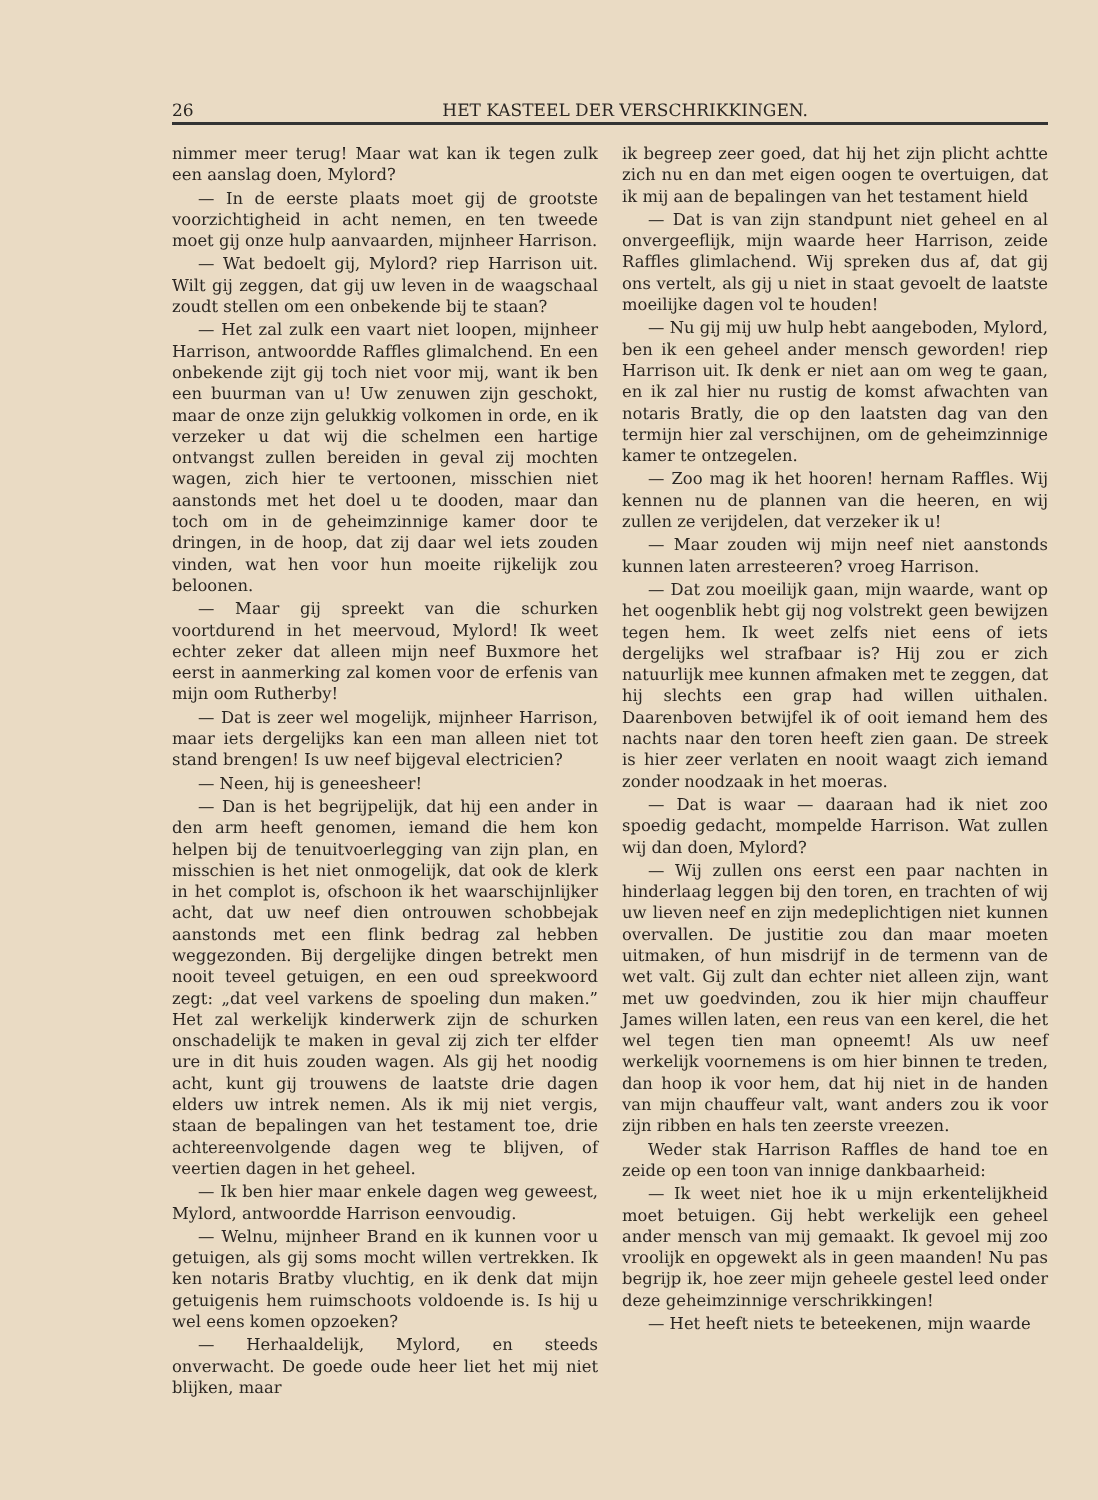26 HET KASTEEL DER VERSCHRIKKINGEN.
nimmer meer terug! Maar wat kan ik tegen zulk een aanslag doen, Mylord?
— In de eerste plaats moet gij de grootste voorzichtigheid in acht nemen, en ten tweede moet gij onze hulp aanvaarden, mijnheer Harrison.
— Wat bedoelt gij, Mylord? riep Harrison uit. Wilt gij zeggen, dat gij uw leven in de waagschaal zoudt stellen om een onbekende bij te staan?
— Het zal zulk een vaart niet loopen, mijnheer Harrison, antwoordde Raffles glimalchend. En een onbekende zijt gij toch niet voor mij, want ik ben een buurman van u! Uw zenuwen zijn geschokt, maar de onze zijn gelukkig volkomen in orde, en ik verzeker u dat wij die schelmen een hartige ontvangst zullen bereiden in geval zij mochten wagen, zich hier te vertoonen, misschien niet aanstonds met het doel u te dooden, maar dan toch om in de geheimzinnige kamer door te dringen, in de hoop, dat zij daar wel iets zouden vinden, wat hen voor hun moeite rijkelijk zou beloonen.
— Maar gij spreekt van die schurken voortdurend in het meervoud, Mylord! Ik weet echter zeker dat alleen mijn neef Buxmore het eerst in aanmerking zal komen voor de erfenis van mijn oom Rutherby!
— Dat is zeer wel mogelijk, mijnheer Harrison, maar iets dergelijks kan een man alleen niet tot stand brengen! Is uw neef bijgeval electricien?
— Neen, hij is geneesheer!
— Dan is het begrijpelijk, dat hij een ander in den arm heeft genomen, iemand die hem kon helpen bij de tenuitvoerlegging van zijn plan, en misschien is het niet onmogelijk, dat ook de klerk in het complot is, ofschoon ik het waarschijnlijker acht, dat uw neef dien ontrouwen schobbejak aanstonds met een flink bedrag zal hebben weggezonden. Bij dergelijke dingen betrekt men nooit teveel getuigen, en een oud spreekwoord zegt: „dat veel varkens de spoeling dun maken.” Het zal werkelijk kinderwerk zijn de schurken onschadelijk te maken in geval zij zich ter elfder ure in dit huis zouden wagen. Als gij het noodig acht, kunt gij trouwens de laatste drie dagen elders uw intrek nemen. Als ik mij niet vergis, staan de bepalingen van het testament toe, drie achtereenvolgende dagen weg te blijven, of veertien dagen in het geheel.
— Ik ben hier maar enkele dagen weg geweest, Mylord, antwoordde Harrison eenvoudig.
— Welnu, mijnheer Brand en ik kunnen voor u getuigen, als gij soms mocht willen vertrekken. Ik ken notaris Bratby vluchtig, en ik denk dat mijn getuigenis hem ruimschoots voldoende is. Is hij u wel eens komen opzoeken?
— Herhaaldelijk, Mylord, en steeds onverwacht. De goede oude heer liet het mij niet blijken, maar
ik begreep zeer goed, dat hij het zijn plicht achtte zich nu en dan met eigen oogen te overtuigen, dat ik mij aan de bepalingen van het testament hield
— Dat is van zijn standpunt niet geheel en al onvergeeflijk, mijn waarde heer Harrison, zeide Raffles glimlachend. Wij spreken dus af, dat gij ons vertelt, als gij u niet in staat gevoelt de laatste moeilijke dagen vol te houden!
— Nu gij mij uw hulp hebt aangeboden, Mylord, ben ik een geheel ander mensch geworden! riep Harrison uit. Ik denk er niet aan om weg te gaan, en ik zal hier nu rustig de komst afwachten van notaris Bratly, die op den laatsten dag van den termijn hier zal verschijnen, om de geheimzinnige kamer te ontzegelen.
— Zoo mag ik het hooren! hernam Raffles. Wij kennen nu de plannen van die heeren, en wij zullen ze verijdelen, dat verzeker ik u!
— Maar zouden wij mijn neef niet aanstonds kunnen laten arresteeren? vroeg Harrison.
— Dat zou moeilijk gaan, mijn waarde, want op het oogenblik hebt gij nog volstrekt geen bewijzen tegen hem. Ik weet zelfs niet eens of iets dergelijks wel strafbaar is? Hij zou er zich natuurlijk mee kunnen afmaken met te zeggen, dat hij slechts een grap had willen uithalen. Daarenboven betwijfel ik of ooit iemand hem des nachts naar den toren heeft zien gaan. De streek is hier zeer verlaten en nooit waagt zich iemand zonder noodzaak in het moeras.
— Dat is waar — daaraan had ik niet zoo spoedig gedacht, mompelde Harrison. Wat zullen wij dan doen, Mylord?
— Wij zullen ons eerst een paar nachten in hinderlaag leggen bij den toren, en trachten of wij uw lieven neef en zijn medeplichtigen niet kunnen overvallen. De justitie zou dan maar moeten uitmaken, of hun misdrijf in de termenn van de wet valt. Gij zult dan echter niet alleen zijn, want met uw goedvinden, zou ik hier mijn chauffeur James willen laten, een reus van een kerel, die het wel tegen tien man opneemt! Als uw neef werkelijk voornemens is om hier binnen te treden, dan hoop ik voor hem, dat hij niet in de handen van mijn chauffeur valt, want anders zou ik voor zijn ribben en hals ten zeerste vreezen.
Weder stak Harrison Raffles de hand toe en zeide op een toon van innige dankbaarheid:
— Ik weet niet hoe ik u mijn erkentelijkheid moet betuigen. Gij hebt werkelijk een geheel ander mensch van mij gemaakt. Ik gevoel mij zoo vroolijk en opgewekt als in geen maanden! Nu pas begrijp ik, hoe zeer mijn geheele gestel leed onder deze geheimzinnige verschrikkingen!
— Het heeft niets te beteekenen, mijn waarde